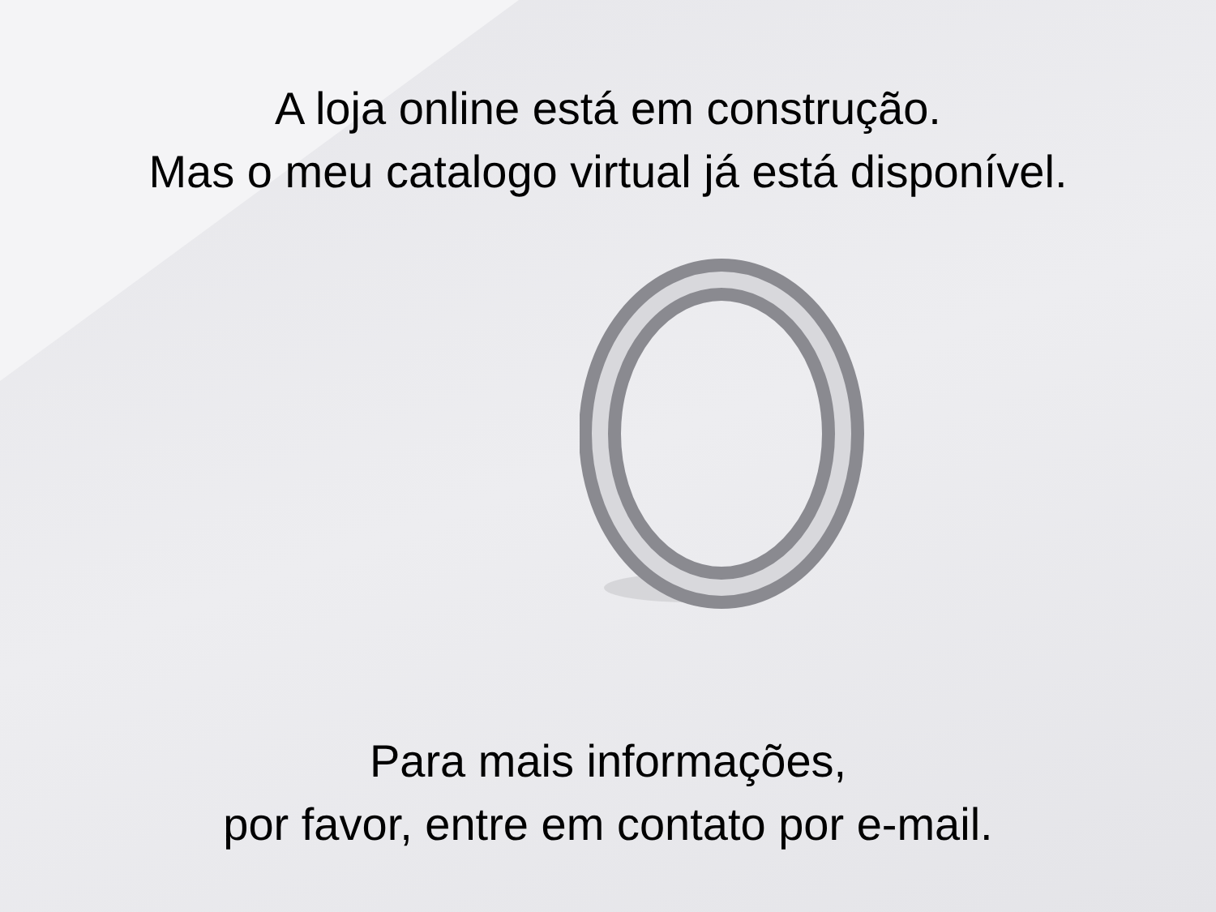A loja online está em construção.
Mas o meu catalogo virtual já está disponível.
Para mais informações,
por favor, entre em contato por e-mail.